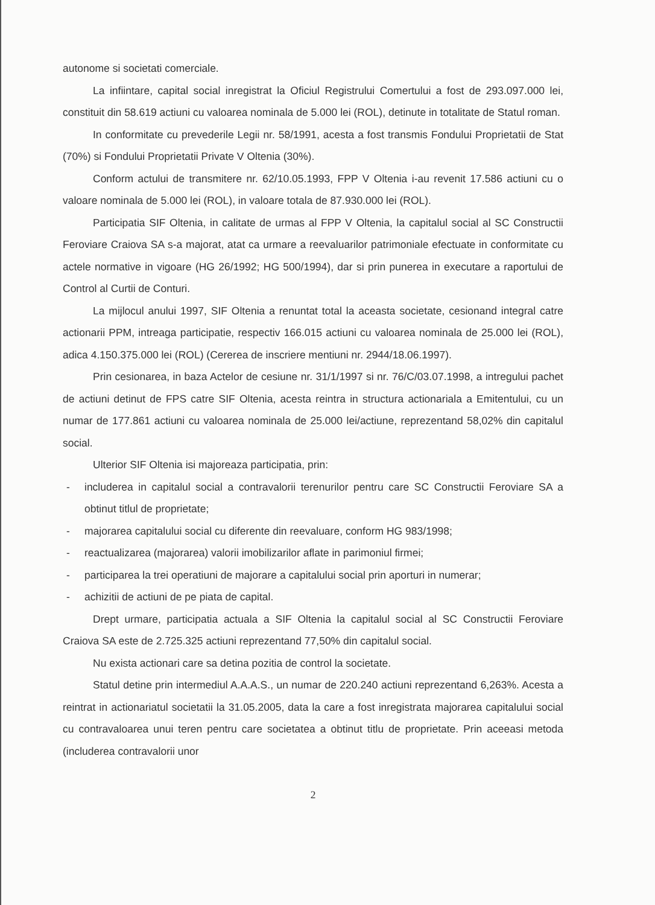autonome si societati comerciale.
La infiintare, capital social inregistrat la Oficiul Registrului Comertului a fost de 293.097.000 lei, constituit din 58.619 actiuni cu valoarea nominala de 5.000 lei (ROL), detinute in totalitate de Statul roman.
In conformitate cu prevederile Legii nr. 58/1991, acesta a fost transmis Fondului Proprietatii de Stat (70%) si Fondului Proprietatii Private V Oltenia (30%).
Conform actului de transmitere nr. 62/10.05.1993, FPP V Oltenia i-au revenit 17.586 actiuni cu o valoare nominala de 5.000 lei (ROL), in valoare totala de 87.930.000 lei (ROL).
Participatia SIF Oltenia, in calitate de urmas al FPP V Oltenia, la capitalul social al SC Constructii Feroviare Craiova SA s-a majorat, atat ca urmare a reevaluarilor patrimoniale efectuate in conformitate cu actele normative in vigoare (HG 26/1992; HG 500/1994), dar si prin punerea in executare a raportului de Control al Curtii de Conturi.
La mijlocul anului 1997, SIF Oltenia a renuntat total la aceasta societate, cesionand integral catre actionarii PPM, intreaga participatie, respectiv 166.015 actiuni cu valoarea nominala de 25.000 lei (ROL), adica 4.150.375.000 lei (ROL) (Cererea de inscriere mentiuni nr. 2944/18.06.1997).
Prin cesionarea, in baza Actelor de cesiune nr. 31/1/1997 si nr. 76/C/03.07.1998, a intregului pachet de actiuni detinut de FPS catre SIF Oltenia, acesta reintra in structura actionariala a Emitentului, cu un numar de 177.861 actiuni cu valoarea nominala de 25.000 lei/actiune, reprezentand 58,02% din capitalul social.
Ulterior SIF Oltenia isi majoreaza participatia, prin:
- includerea in capitalul social a contravalorii terenurilor pentru care SC Constructii Feroviare SA a obtinut titlul de proprietate;
- majorarea capitalului social cu diferente din reevaluare, conform HG 983/1998;
- reactualizarea (majorarea) valorii imobilizarilor aflate in parimoniul firmei;
- participarea la trei operatiuni de majorare a capitalului social prin aporturi in numerar;
- achizitii de actiuni de pe piata de capital.
Drept urmare, participatia actuala a SIF Oltenia la capitalul social al SC Constructii Feroviare Craiova SA este de 2.725.325 actiuni reprezentand 77,50% din capitalul social.
Nu exista actionari care sa detina pozitia de control la societate.
Statul detine prin intermediul A.A.A.S., un numar de 220.240 actiuni reprezentand 6,263%. Acesta a reintrat in actionariatul societatii la 31.05.2005, data la care a fost inregistrata majorarea capitalului social cu contravaloarea unui teren pentru care societatea a obtinut titlu de proprietate. Prin aceeasi metoda (includerea contravalorii unor
2